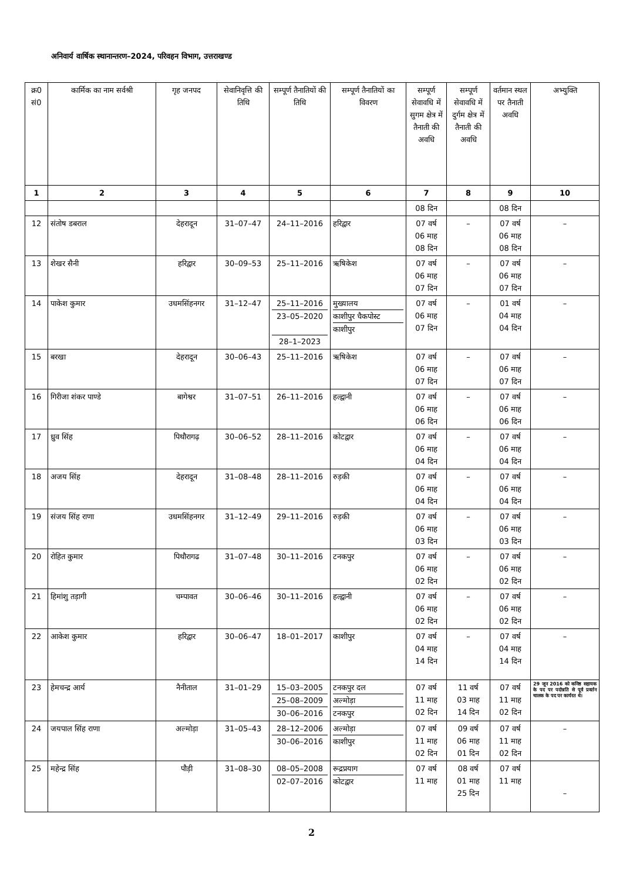अनिवार्य वार्षिक स्थानान्तरण–2024, परिवहन विभाग, उत्तराखण्ड
| क्र0 सं0 | कार्मिक का नाम सर्वश्री | गृह जनपद | सेवानिवृत्ति की तिथि | सम्पूर्ण तैनातियों की तिथि | सम्पूर्ण तैनातियों का विवरण | सम्पूर्ण सेवावधि में सुगम क्षेत्र में तैनाती की अवधि | सम्पूर्ण सेवावधि में दुर्गम क्षेत्र में तैनाती की अवधि | वर्तमान स्थल पर तैनाती अवधि | अभ्युक्ति |
| --- | --- | --- | --- | --- | --- | --- | --- | --- | --- |
| 1 | 2 | 3 | 4 | 5 | 6 | 7 | 8 | 9 | 10 |
| | | | | | | 08 दिन | | 08 दिन | |
| 12 | संतोष डबराल | देहरादून | 31–07–47 | 24–11–2016 | हरिद्वार | 07 वर्ष 06 माह 08 दिन | – | 07 वर्ष 06 माह 08 दिन | – |
| 13 | शेखर सैनी | हरिद्वार | 30–09–53 | 25–11–2016 | ऋषिकेश | 07 वर्ष 06 माह 07 दिन | – | 07 वर्ष 06 माह 07 दिन | – |
| 14 | पाकेश कुमार | उधमसिंहनगर | 31–12–47 | 25–11–2016 23–05–2020 28–1–2023 | मुख्यालय काशीपुर चैकपोस्ट काशीपुर | 07 वर्ष 06 माह 07 दिन | – | 01 वर्ष 04 माह 04 दिन | – |
| 15 | बरखा | देहरादून | 30–06–43 | 25–11–2016 | ऋषिकेश | 07 वर्ष 06 माह 07 दिन | – | 07 वर्ष 06 माह 07 दिन | – |
| 16 | गिरीजा शंकर पाण्डे | बागेश्वर | 31–07–51 | 26–11–2016 | हल्द्वानी | 07 वर्ष 06 माह 06 दिन | – | 07 वर्ष 06 माह 06 दिन | – |
| 17 | ध्रुव सिंह | पिथौरागढ़ | 30–06–52 | 28–11–2016 | कोटद्वार | 07 वर्ष 06 माह 04 दिन | – | 07 वर्ष 06 माह 04 दिन | – |
| 18 | अजय सिंह | देहरादून | 31–08–48 | 28–11–2016 | रुड़की | 07 वर्ष 06 माह 04 दिन | – | 07 वर्ष 06 माह 04 दिन | – |
| 19 | संजय सिंह राणा | उधमसिंहनगर | 31–12–49 | 29–11–2016 | रुड़की | 07 वर्ष 06 माह 03 दिन | – | 07 वर्ष 06 माह 03 दिन | – |
| 20 | रोहित कुमार | पिथौरागढ | 31–07–48 | 30–11–2016 | टनकपुर | 07 वर्ष 06 माह 02 दिन | – | 07 वर्ष 06 माह 02 दिन | – |
| 21 | हिमांशु तड़ागी | चम्पावत | 30–06–46 | 30–11–2016 | हल्द्वानी | 07 वर्ष 06 माह 02 दिन | – | 07 वर्ष 06 माह 02 दिन | – |
| 22 | आकेश कुमार | हरिद्वार | 30–06–47 | 18–01–2017 | काशीपुर | 07 वर्ष 04 माह 14 दिन | – | 07 वर्ष 04 माह 14 दिन | – |
| 23 | हेमचन्द्र आर्य | नैनीताल | 31–01–29 | 15–03–2005 25–08–2009 30–06–2016 | टनकपुर दल अल्मोड़ा टनकपुर | 07 वर्ष 11 माह 02 दिन | 11 वर्ष 03 माह 14 दिन | 07 वर्ष 11 माह 02 दिन | 29 जून 2016 को कनिष्ठ सहायक के पद पर पदोन्नति से पूर्व प्रवर्तन चालक के पद पर कार्यरत थे। |
| 24 | जयपाल सिंह राणा | अल्मोड़ा | 31–05–43 | 28–12–2006 30–06–2016 | अल्मोड़ा काशीपुर | 07 वर्ष 11 माह 02 दिन | 09 वर्ष 06 माह 01 दिन | 07 वर्ष 11 माह 02 दिन | – |
| 25 | महेन्द्र सिंह | पौड़ी | 31–08–30 | 08–05–2008 02–07–2016 | रूद्रप्रयाग कोटद्वार | 07 वर्ष 11 माह | 08 वर्ष 01 माह 25 दिन | 07 वर्ष 11 माह | – |
2